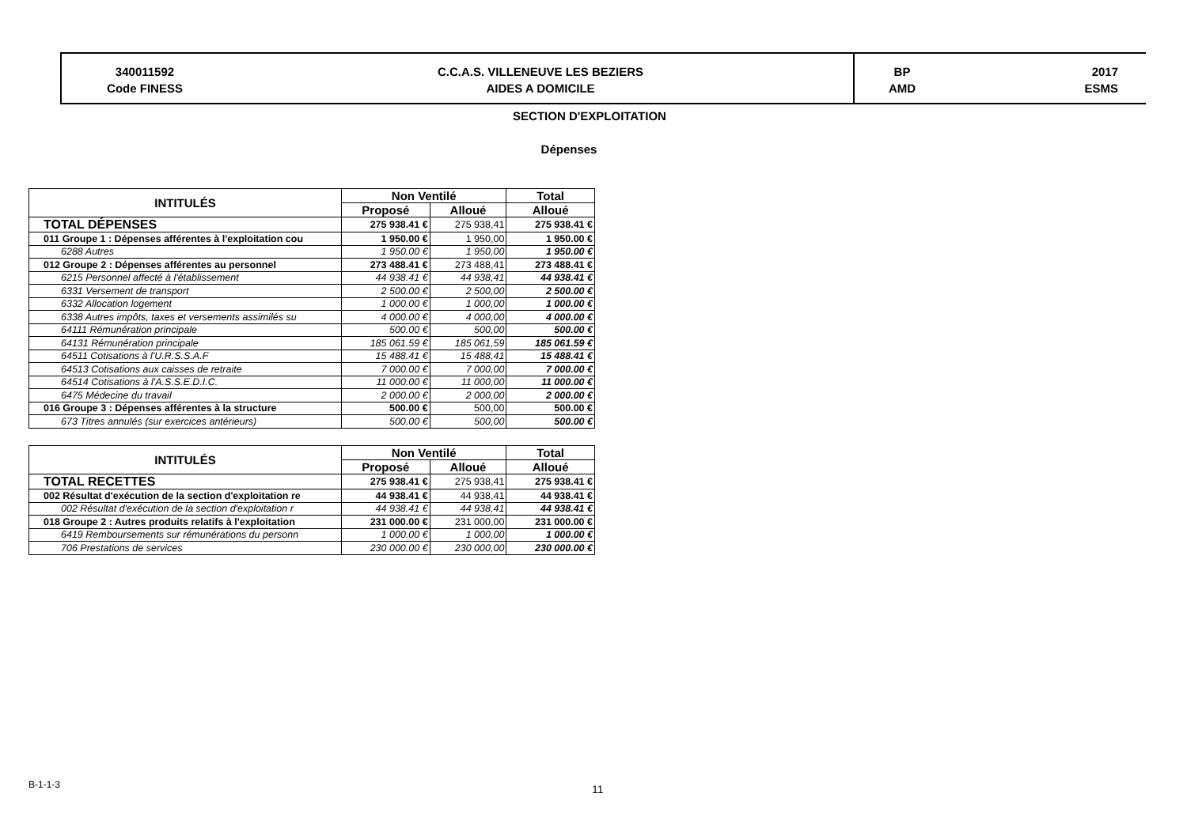340011592
Code FINESS
C.C.A.S. VILLENEUVE LES BEZIERS
AIDES A DOMICILE
BP
AMD
2017
ESMS
SECTION D'EXPLOITATION
Dépenses
| INTITULÉS | Non Ventilé | | Total |
| --- | --- | --- | --- |
| | Proposé | Alloué | Alloué |
| TOTAL DÉPENSES | 275 938.41 € | 275 938,41 | 275 938.41 € |
| 011 Groupe 1 : Dépenses afférentes à l'exploitation cou | 1 950.00 € | 1 950,00 | 1 950.00 € |
| 6288 Autres | 1 950.00 € | 1 950,00 | 1 950.00 € |
| 012 Groupe 2 : Dépenses afférentes au personnel | 273 488.41 € | 273 488,41 | 273 488.41 € |
| 6215 Personnel affecté à l'établissement | 44 938.41 € | 44 938,41 | 44 938.41 € |
| 6331 Versement de transport | 2 500.00 € | 2 500,00 | 2 500.00 € |
| 6332 Allocation logement | 1 000.00 € | 1 000,00 | 1 000.00 € |
| 6338 Autres impôts, taxes et versements assimilés su | 4 000.00 € | 4 000,00 | 4 000.00 € |
| 64111 Rémunération principale | 500.00 € | 500,00 | 500.00 € |
| 64131 Rémunération principale | 185 061.59 € | 185 061,59 | 185 061.59 € |
| 64511 Cotisations à l'U.R.S.S.A.F | 15 488.41 € | 15 488,41 | 15 488.41 € |
| 64513 Cotisations aux caisses de retraite | 7 000.00 € | 7 000,00 | 7 000.00 € |
| 64514 Cotisations à l'A.S.S.E.D.I.C. | 11 000.00 € | 11 000,00 | 11 000.00 € |
| 6475 Médecine du travail | 2 000.00 € | 2 000,00 | 2 000.00 € |
| 016 Groupe 3 : Dépenses afférentes à la structure | 500.00 € | 500,00 | 500.00 € |
| 673 Titres annulés (sur exercices antérieurs) | 500.00 € | 500,00 | 500.00 € |
| INTITULÉS | Non Ventilé | | Total |
| --- | --- | --- | --- |
| | Proposé | Alloué | Alloué |
| TOTAL RECETTES | 275 938.41 € | 275 938,41 | 275 938.41 € |
| 002 Résultat d'exécution de la section d'exploitation re | 44 938.41 € | 44 938,41 | 44 938.41 € |
| 002 Résultat d'exécution de la section d'exploitation r | 44 938.41 € | 44 938,41 | 44 938.41 € |
| 018 Groupe 2 : Autres produits relatifs à l'exploitation | 231 000.00 € | 231 000,00 | 231 000.00 € |
| 6419 Remboursements sur rémunérations du personn | 1 000.00 € | 1 000,00 | 1 000.00 € |
| 706 Prestations de services | 230 000.00 € | 230 000,00 | 230 000.00 € |
B-1-1-3 11